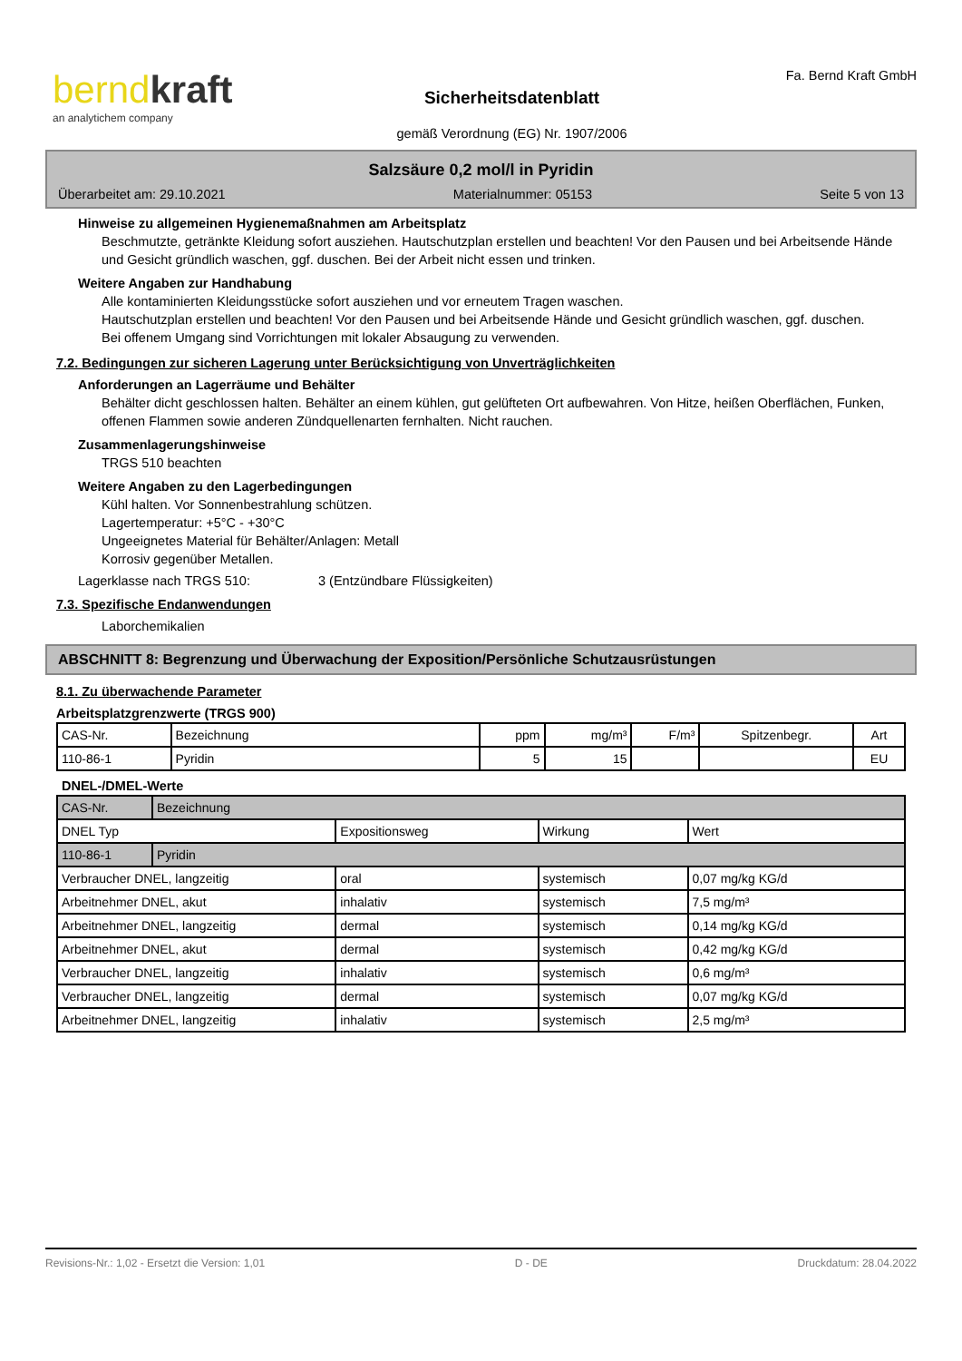berndkraft
an analytichem company
Sicherheitsdatenblatt
gemäß Verordnung (EG) Nr. 1907/2006
Fa. Bernd Kraft GmbH
Salzsäure 0,2 mol/l in Pyridin
Überarbeitet am: 29.10.2021 Materialnummer: 05153 Seite 5 von 13
Hinweise zu allgemeinen Hygienemaßnahmen am Arbeitsplatz
Beschmutzte, getränkte Kleidung sofort ausziehen. Hautschutzplan erstellen und beachten! Vor den Pausen und bei Arbeitsende Hände und Gesicht gründlich waschen, ggf. duschen. Bei der Arbeit nicht essen und trinken.
Weitere Angaben zur Handhabung
Alle kontaminierten Kleidungsstücke sofort ausziehen und vor erneutem Tragen waschen.
Hautschutzplan erstellen und beachten! Vor den Pausen und bei Arbeitsende Hände und Gesicht gründlich waschen, ggf. duschen.
Bei offenem Umgang sind Vorrichtungen mit lokaler Absaugung zu verwenden.
7.2. Bedingungen zur sicheren Lagerung unter Berücksichtigung von Unverträglichkeiten
Anforderungen an Lagerräume und Behälter
Behälter dicht geschlossen halten. Behälter an einem kühlen, gut gelüfteten Ort aufbewahren. Von Hitze, heißen Oberflächen, Funken, offenen Flammen sowie anderen Zündquellenarten fernhalten. Nicht rauchen.
Zusammenlagerungshinweise
TRGS 510 beachten
Weitere Angaben zu den Lagerbedingungen
Kühl halten. Vor Sonnenbestrahlung schützen.
Lagertemperatur: +5°C - +30°C
Ungeeignetes Material für Behälter/Anlagen: Metall
Korrosiv gegenüber Metallen.
Lagerklasse nach TRGS 510: 3 (Entzündbare Flüssigkeiten)
7.3. Spezifische Endanwendungen
Laborchemikalien
ABSCHNITT 8: Begrenzung und Überwachung der Exposition/Persönliche Schutzausrüstungen
8.1. Zu überwachende Parameter
Arbeitsplatzgrenzwerte (TRGS 900)
| CAS-Nr. | Bezeichnung | ppm | mg/m³ | F/m³ | Spitzenbegr. | Art |
| --- | --- | --- | --- | --- | --- | --- |
| 110-86-1 | Pyridin | 5 | 15 | | | EU |
DNEL-/DMEL-Werte
| CAS-Nr. | Bezeichnung | | | |
| DNEL Typ | | Expositionsweg | Wirkung | Wert |
| 110-86-1 | Pyridin | | | |
| Verbraucher DNEL, langzeitig | | oral | systemisch | 0,07 mg/kg KG/d |
| Arbeitnehmer DNEL, akut | | inhalativ | systemisch | 7,5 mg/m³ |
| Arbeitnehmer DNEL, langzeitig | | dermal | systemisch | 0,14 mg/kg KG/d |
| Arbeitnehmer DNEL, akut | | dermal | systemisch | 0,42 mg/kg KG/d |
| Verbraucher DNEL, langzeitig | | inhalativ | systemisch | 0,6 mg/m³ |
| Verbraucher DNEL, langzeitig | | dermal | systemisch | 0,07 mg/kg KG/d |
| Arbeitnehmer DNEL, langzeitig | | inhalativ | systemisch | 2,5 mg/m³ |
Revisions-Nr.: 1,02 - Ersetzt die Version: 1,01 D - DE Druckdatum: 28.04.2022